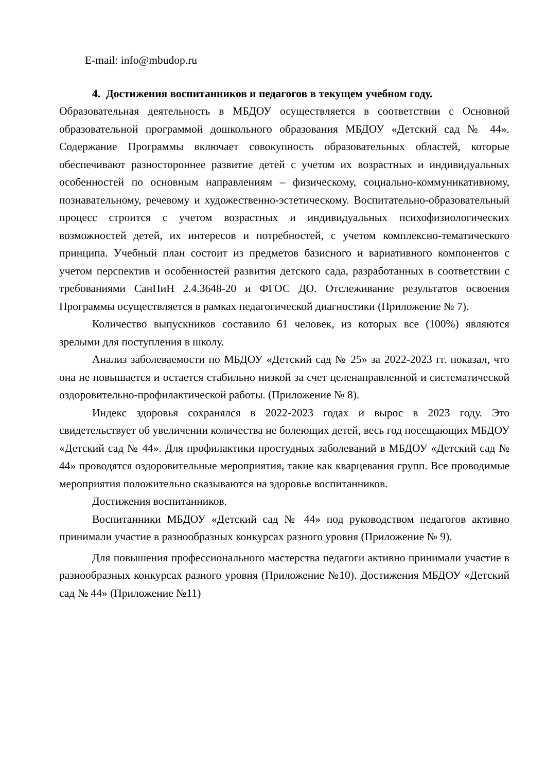E-mail: info@mbudop.ru
4. Достижения воспитанников и педагогов в текущем учебном году.
Образовательная деятельность в МБДОУ осуществляется в соответствии с Основной образовательной программой дошкольного образования МБДОУ «Детский сад № 44». Содержание Программы включает совокупность образовательных областей, которые обеспечивают разностороннее развитие детей с учетом их возрастных и индивидуальных особенностей по основным направлениям – физическому, социально-коммуникативному, познавательному, речевому и художественно-эстетическому. Воспитательно-образовательный процесс строится с учетом возрастных и индивидуальных психофизиологических возможностей детей, их интересов и потребностей, с учетом комплексно-тематического принципа. Учебный план состоит из предметов базисного и вариативного компонентов с учетом перспектив и особенностей развития детского сада, разработанных в соответствии с требованиями СанПиН 2.4.3648-20 и ФГОС ДО. Отслеживание результатов освоения Программы осуществляется в рамках педагогической диагностики (Приложение № 7).
Количество выпускников составило 61 человек, из которых все (100%) являются зрелыми для поступления в школу.
Анализ заболеваемости по МБДОУ «Детский сад № 25» за 2022-2023 гг. показал, что она не повышается и остается стабильно низкой за счет целенаправленной и систематической оздоровительно-профилактической работы. (Приложение № 8).
Индекс здоровья сохранялся в 2022-2023 годах и вырос в 2023 году. Это свидетельствует об увеличении количества не болеющих детей, весь год посещающих МБДОУ «Детский сад № 44». Для профилактики простудных заболеваний в МБДОУ «Детский сад № 44» проводятся оздоровительные мероприятия, такие как кварцевания групп. Все проводимые мероприятия положительно сказываются на здоровье воспитанников.
Достижения воспитанников.
Воспитанники МБДОУ «Детский сад № 44» под руководством педагогов активно принимали участие в разнообразных конкурсах разного уровня (Приложение № 9).
Для повышения профессионального мастерства педагоги активно принимали участие в разнообразных конкурсах разного уровня (Приложение №10). Достижения МБДОУ «Детский сад № 44» (Приложение №11)